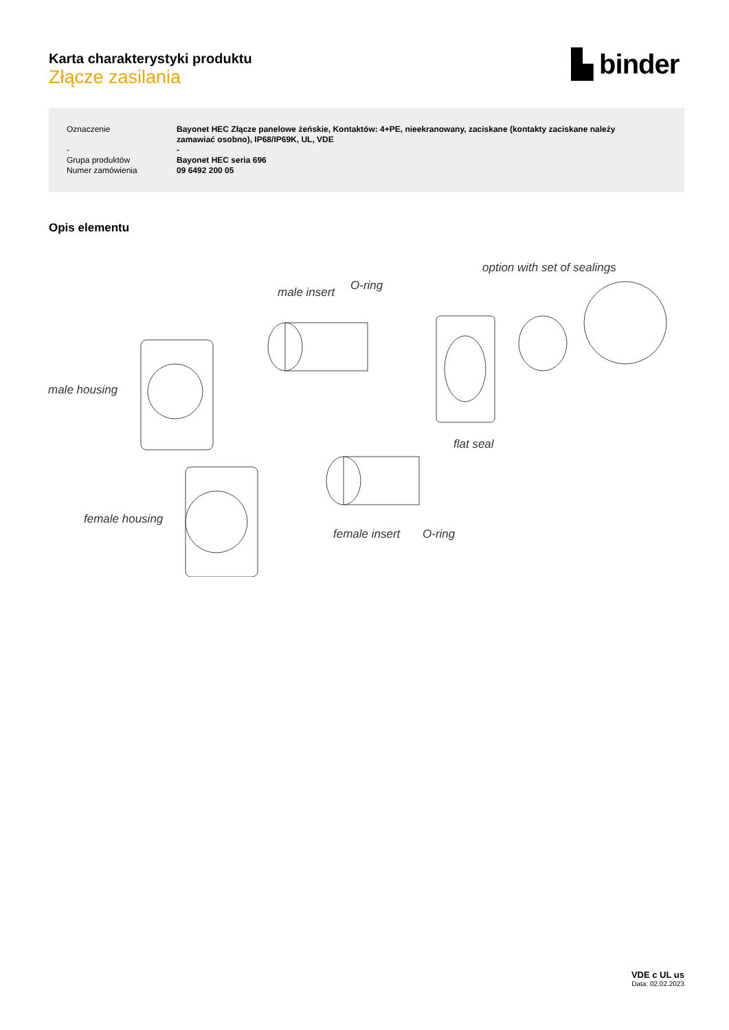Karta charakterystyki produktu
Złącze zasilania
▙ binder
| Oznaczenie | Bayonet HEC Złącze panelowe żeńskie, Kontaktów: 4+PE, nieekranowany, zaciskane (kontakty zaciskane należy zamawiać osobno), IP68/IP69K, UL, VDE |
| - | - |
| Grupa produktów | Bayonet HEC seria 696 |
| Numer zamówienia | 09 6492 200 05 |
Opis elementu
male housing
female housing
male insert O-ring
option with set of sealings
flat seal
female insert O-ring
VDE c UL us
Data: 02.02.2023